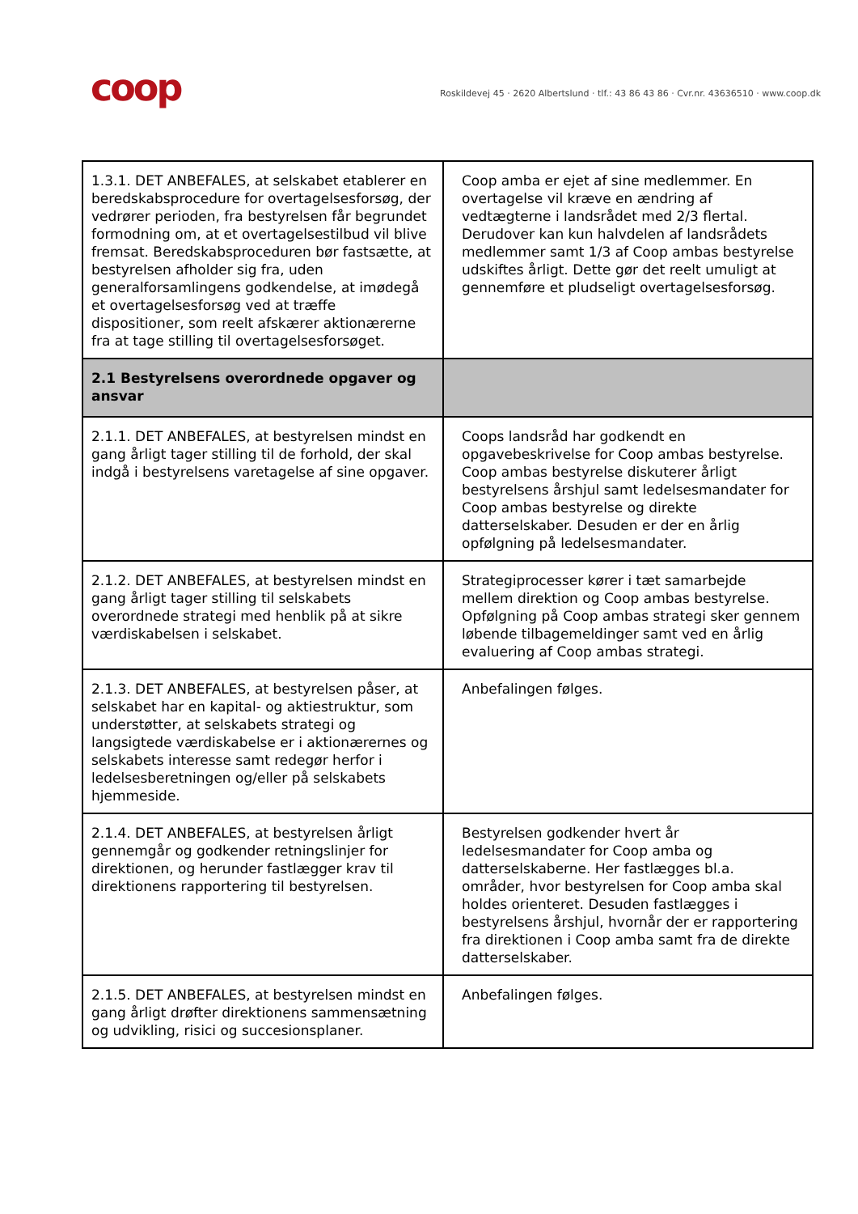coop
Roskildevej 45 · 2620 Albertslund · tlf.: 43 86 43 86 · Cvr.nr. 43636510 · www.coop.dk
| 1.3.1. DET ANBEFALES, at selskabet etablerer en beredskabsprocedure for overtagelsesforsøg, der vedrører perioden, fra bestyrelsen får begrundet formodning om, at et overtagelsestilbud vil blive fremsat. Beredskabsproceduren bør fastsætte, at bestyrelsen afholder sig fra, uden generalforsamlingens godkendelse, at imødegå et overtagelsesforsøg ved at træffe dispositioner, som reelt afskærer aktionærerne fra at tage stilling til overtagelsesforsøget. | Coop amba er ejet af sine medlemmer. En overtagelse vil kræve en ændring af vedtægterne i landsrådet med 2/3 flertal. Derudover kan kun halvdelen af landsrådets medlemmer samt 1/3 af Coop ambas bestyrelse udskiftes årligt. Dette gør det reelt umuligt at gennemføre et pludseligt overtagelsesforsøg. |
| 2.1 Bestyrelsens overordnede opgaver og ansvar | |
| 2.1.1. DET ANBEFALES, at bestyrelsen mindst en gang årligt tager stilling til de forhold, der skal indgå i bestyrelsens varetagelse af sine opgaver. | Coops landsråd har godkendt en opgavebeskrivelse for Coop ambas bestyrelse. Coop ambas bestyrelse diskuterer årligt bestyrelsens årshjul samt ledelsesmandater for Coop ambas bestyrelse og direkte datterselskaber. Desuden er der en årlig opfølgning på ledelsesmandater. |
| 2.1.2. DET ANBEFALES, at bestyrelsen mindst en gang årligt tager stilling til selskabets overordnede strategi med henblik på at sikre værdiskabelsen i selskabet. | Strategiprocesser kører i tæt samarbejde mellem direktion og Coop ambas bestyrelse. Opfølgning på Coop ambas strategi sker gennem løbende tilbagemeldinger samt ved en årlig evaluering af Coop ambas strategi. |
| 2.1.3. DET ANBEFALES, at bestyrelsen påser, at selskabet har en kapital- og aktiestruktur, som understøtter, at selskabets strategi og langsigtede værdiskabelse er i aktionærernes og selskabets interesse samt redegør herfor i ledelsesberetningen og/eller på selskabets hjemmeside. | Anbefalingen følges. |
| 2.1.4. DET ANBEFALES, at bestyrelsen årligt gennemgår og godkender retningslinjer for direktionen, og herunder fastlægger krav til direktionens rapportering til bestyrelsen. | Bestyrelsen godkender hvert år ledelsesmandater for Coop amba og datterselskaberne. Her fastlægges bl.a. områder, hvor bestyrelsen for Coop amba skal holdes orienteret. Desuden fastlægges i bestyrelsens årshjul, hvornår der er rapportering fra direktionen i Coop amba samt fra de direkte datterselskaber. |
| 2.1.5. DET ANBEFALES, at bestyrelsen mindst en gang årligt drøfter direktionens sammensætning og udvikling, risici og succesionsplaner. | Anbefalingen følges. |